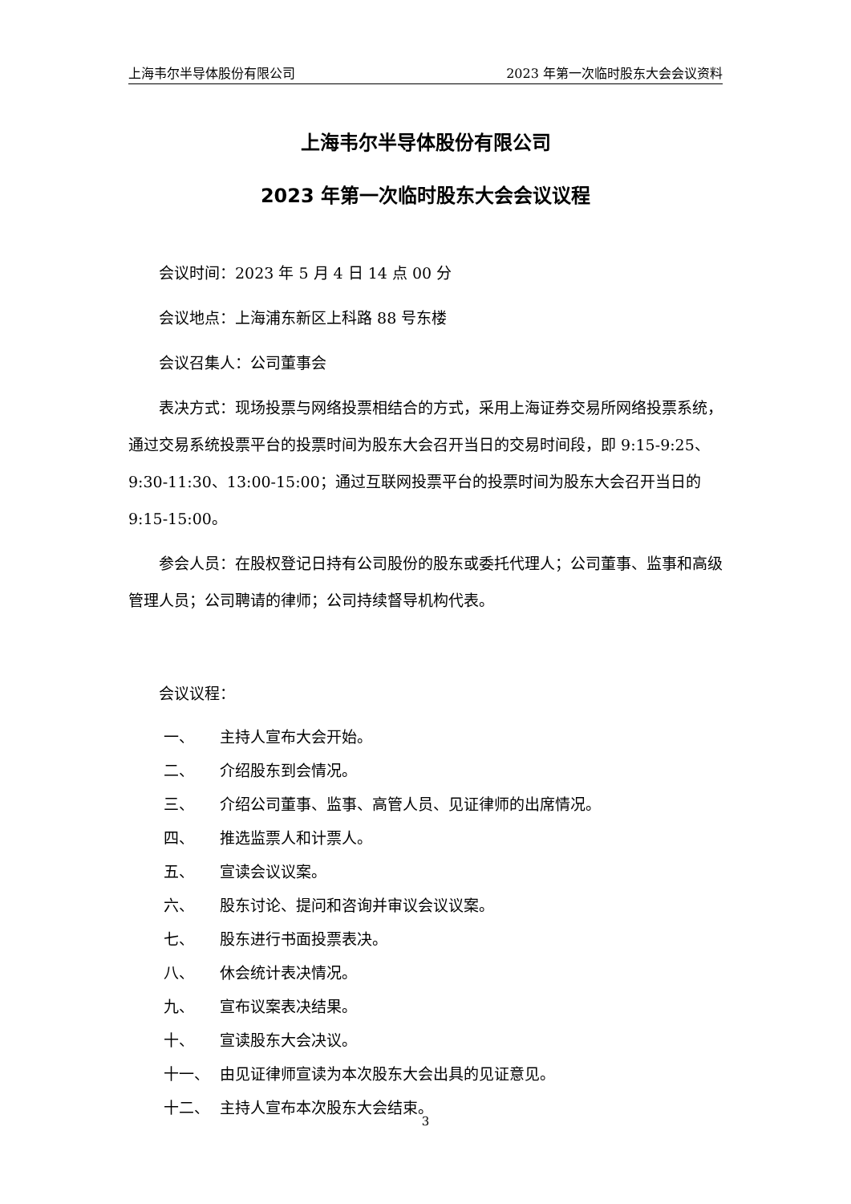上海韦尔半导体股份有限公司 2023 年第一次临时股东大会会议资料
上海韦尔半导体股份有限公司
2023 年第一次临时股东大会会议议程
会议时间：2023 年 5 月 4 日 14 点 00 分
会议地点：上海浦东新区上科路 88 号东楼
会议召集人：公司董事会
表决方式：现场投票与网络投票相结合的方式，采用上海证券交易所网络投票系统，通过交易系统投票平台的投票时间为股东大会召开当日的交易时间段，即 9:15-9:25、9:30-11:30、13:00-15:00；通过互联网投票平台的投票时间为股东大会召开当日的 9:15-15:00。
参会人员：在股权登记日持有公司股份的股东或委托代理人；公司董事、监事和高级管理人员；公司聘请的律师；公司持续督导机构代表。
会议议程：
一、 主持人宣布大会开始。
二、 介绍股东到会情况。
三、 介绍公司董事、监事、高管人员、见证律师的出席情况。
四、 推选监票人和计票人。
五、 宣读会议议案。
六、 股东讨论、提问和咨询并审议会议议案。
七、 股东进行书面投票表决。
八、 休会统计表决情况。
九、 宣布议案表决结果。
十、 宣读股东大会决议。
十一、 由见证律师宣读为本次股东大会出具的见证意见。
十二、 主持人宣布本次股东大会结束。
3